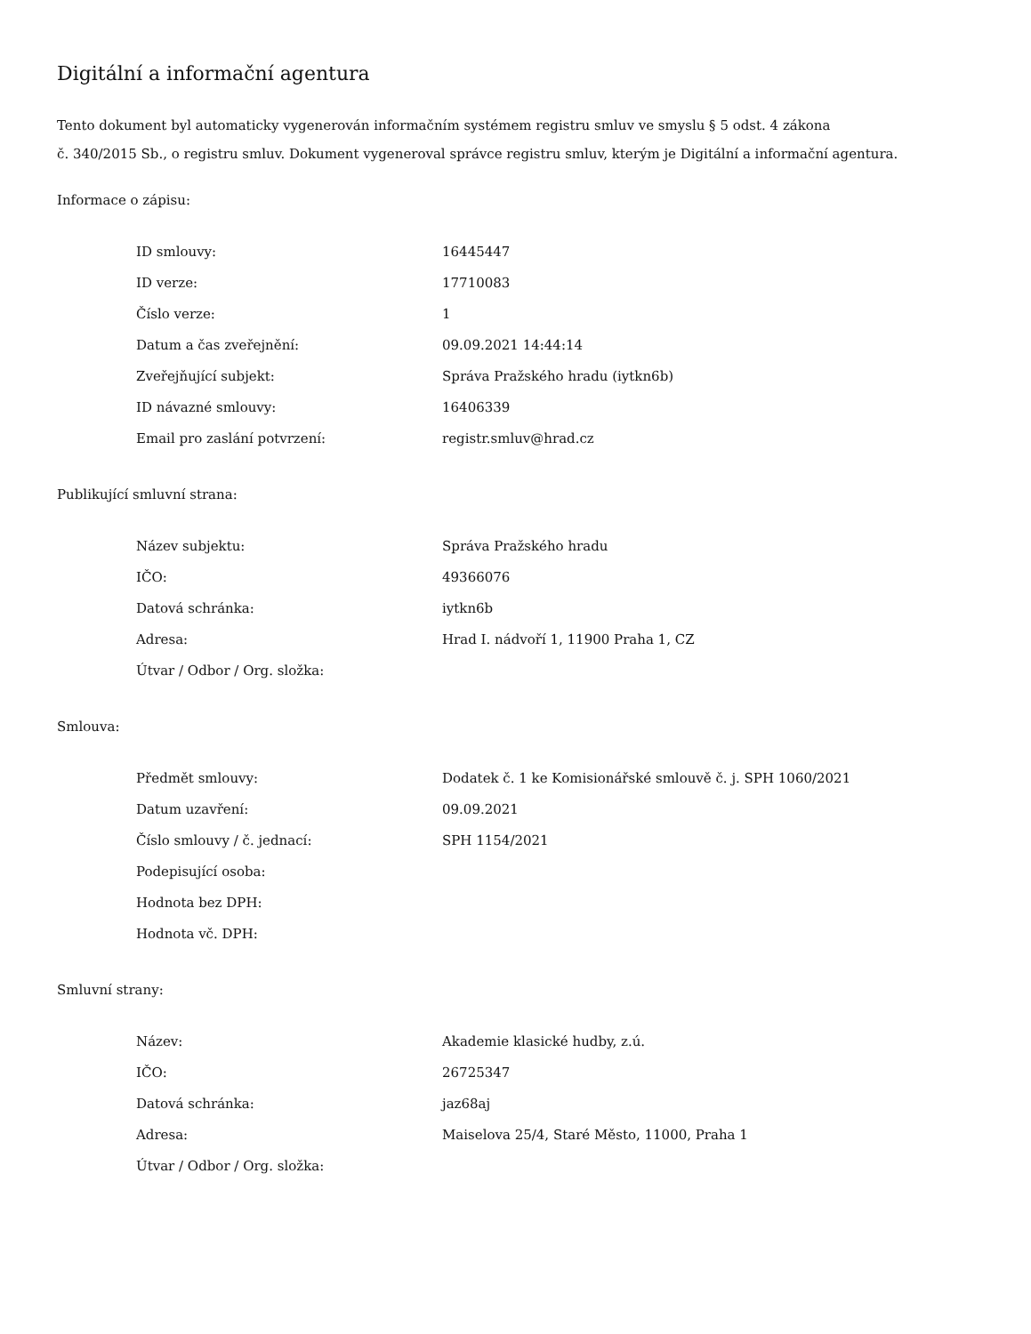Digitální a informační agentura
Tento dokument byl automaticky vygenerován informačním systémem registru smluv ve smyslu § 5 odst. 4 zákona
č. 340/2015 Sb., o registru smluv. Dokument vygeneroval správce registru smluv, kterým je Digitální a informační agentura.
Informace o zápisu:
| ID smlouvy: | 16445447 |
| ID verze: | 17710083 |
| Číslo verze: | 1 |
| Datum a čas zveřejnění: | 09.09.2021 14:44:14 |
| Zveřejňující subjekt: | Správa Pražského hradu (iytkn6b) |
| ID návazné smlouvy: | 16406339 |
| Email pro zaslání potvrzení: | registr.smluv@hrad.cz |
Publikující smluvní strana:
| Název subjektu: | Správa Pražského hradu |
| IČO: | 49366076 |
| Datová schránka: | iytkn6b |
| Adresa: | Hrad I. nádvoří 1, 11900 Praha 1, CZ |
| Útvar / Odbor / Org. složka: | |
Smlouva:
| Předmět smlouvy: | Dodatek č. 1 ke Komisionářské smlouvě č. j. SPH 1060/2021 |
| Datum uzavření: | 09.09.2021 |
| Číslo smlouvy / č. jednací: | SPH 1154/2021 |
| Podepisující osoba: | |
| Hodnota bez DPH: | |
| Hodnota vč. DPH: | |
Smluvní strany:
| Název: | Akademie klasické hudby, z.ú. |
| IČO: | 26725347 |
| Datová schránka: | jaz68aj |
| Adresa: | Maiselova 25/4, Staré Město, 11000, Praha 1 |
| Útvar / Odbor / Org. složka: | |